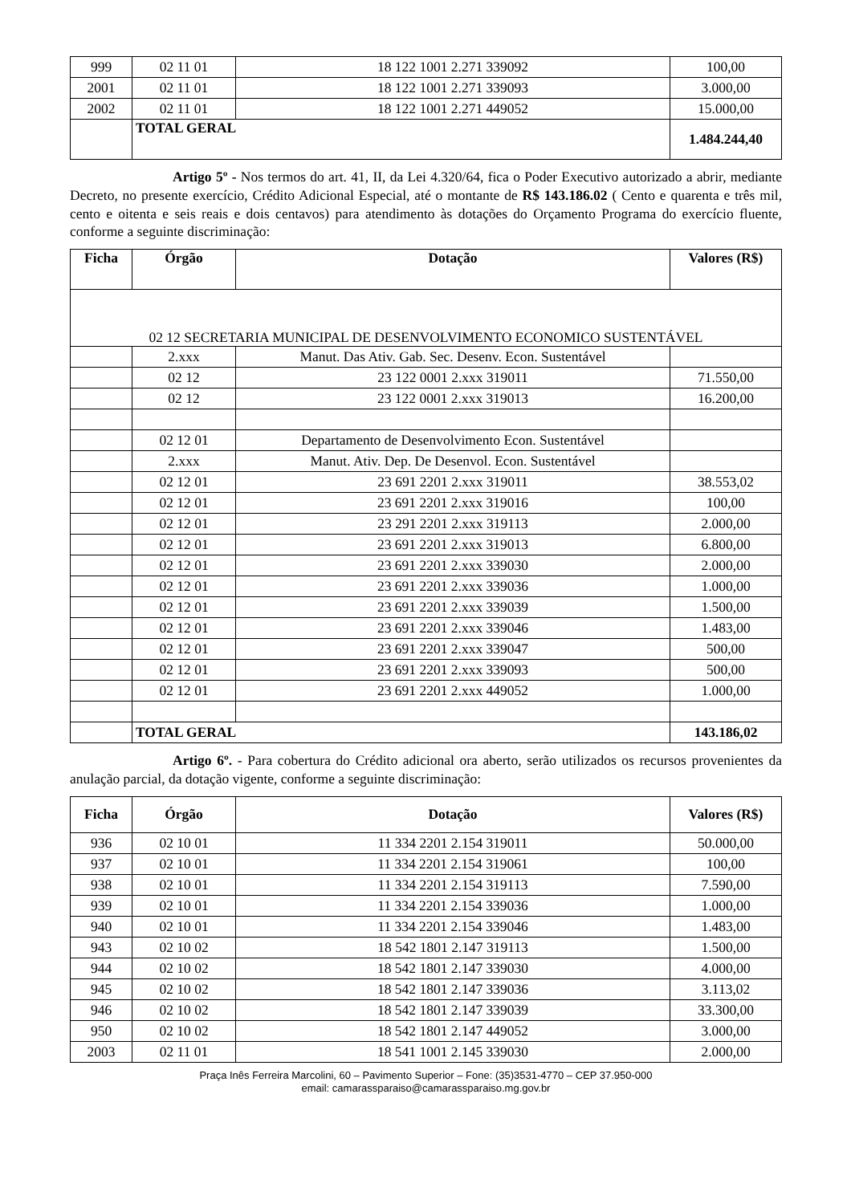| 999 | 02 11 01 | 18 122 1001 2.271 339092 | 100,00 |
| 2001 | 02 11 01 | 18 122 1001 2.271 339093 | 3.000,00 |
| 2002 | 02 11 01 | 18 122 1001 2.271 449052 | 15.000,00 |
| | TOTAL GERAL | | 1.484.244,40 |
Artigo 5º - Nos termos do art. 41, II, da Lei 4.320/64, fica o Poder Executivo autorizado a abrir, mediante Decreto, no presente exercício, Crédito Adicional Especial, até o montante de R$ 143.186.02 ( Cento e quarenta e três mil, cento e oitenta e seis reais e dois centavos) para atendimento às dotações do Orçamento Programa do exercício fluente, conforme a seguinte discriminação:
| Ficha | Órgão | Dotação | Valores (R$) |
| --- | --- | --- | --- |
| 02 12 SECRETARIA MUNICIPAL DE DESENVOLVIMENTO ECONOMICO SUSTENTÁVEL | | | |
| | 2.xxx | Manut. Das Ativ. Gab. Sec. Desenv. Econ. Sustentável | |
| | 02 12 | 23 122 0001 2.xxx 319011 | 71.550,00 |
| | 02 12 | 23 122 0001 2.xxx 319013 | 16.200,00 |
| | 02 12 01 | Departamento de Desenvolvimento Econ. Sustentável | |
| | 2.xxx | Manut. Ativ. Dep. De Desenvol. Econ. Sustentável | |
| | 02 12 01 | 23 691 2201 2.xxx 319011 | 38.553,02 |
| | 02 12 01 | 23 691 2201 2.xxx 319016 | 100,00 |
| | 02 12 01 | 23 291 2201 2.xxx 319113 | 2.000,00 |
| | 02 12 01 | 23 691 2201 2.xxx 319013 | 6.800,00 |
| | 02 12 01 | 23 691 2201 2.xxx 339030 | 2.000,00 |
| | 02 12 01 | 23 691 2201 2.xxx 339036 | 1.000,00 |
| | 02 12 01 | 23 691 2201 2.xxx 339039 | 1.500,00 |
| | 02 12 01 | 23 691 2201 2.xxx 339046 | 1.483,00 |
| | 02 12 01 | 23 691 2201 2.xxx 339047 | 500,00 |
| | 02 12 01 | 23 691 2201 2.xxx 339093 | 500,00 |
| | 02 12 01 | 23 691 2201 2.xxx 449052 | 1.000,00 |
| | TOTAL GERAL | | 143.186,02 |
Artigo 6º. - Para cobertura do Crédito adicional ora aberto, serão utilizados os recursos provenientes da anulação parcial, da dotação vigente, conforme a seguinte discriminação:
| Ficha | Órgão | Dotação | Valores (R$) |
| --- | --- | --- | --- |
| 936 | 02 10 01 | 11 334 2201 2.154 319011 | 50.000,00 |
| 937 | 02 10 01 | 11 334 2201 2.154 319061 | 100,00 |
| 938 | 02 10 01 | 11 334 2201 2.154 319113 | 7.590,00 |
| 939 | 02 10 01 | 11 334 2201 2.154 339036 | 1.000,00 |
| 940 | 02 10 01 | 11 334 2201 2.154 339046 | 1.483,00 |
| 943 | 02 10 02 | 18 542 1801 2.147 319113 | 1.500,00 |
| 944 | 02 10 02 | 18 542 1801 2.147 339030 | 4.000,00 |
| 945 | 02 10 02 | 18 542 1801 2.147 339036 | 3.113,02 |
| 946 | 02 10 02 | 18 542 1801 2.147 339039 | 33.300,00 |
| 950 | 02 10 02 | 18 542 1801 2.147 449052 | 3.000,00 |
| 2003 | 02 11 01 | 18 541 1001 2.145 339030 | 2.000,00 |
Praça Inês Ferreira Marcolini, 60 – Pavimento Superior – Fone: (35)3531-4770 – CEP 37.950-000
email: camarassparaiso@camarassparaiso.mg.gov.br